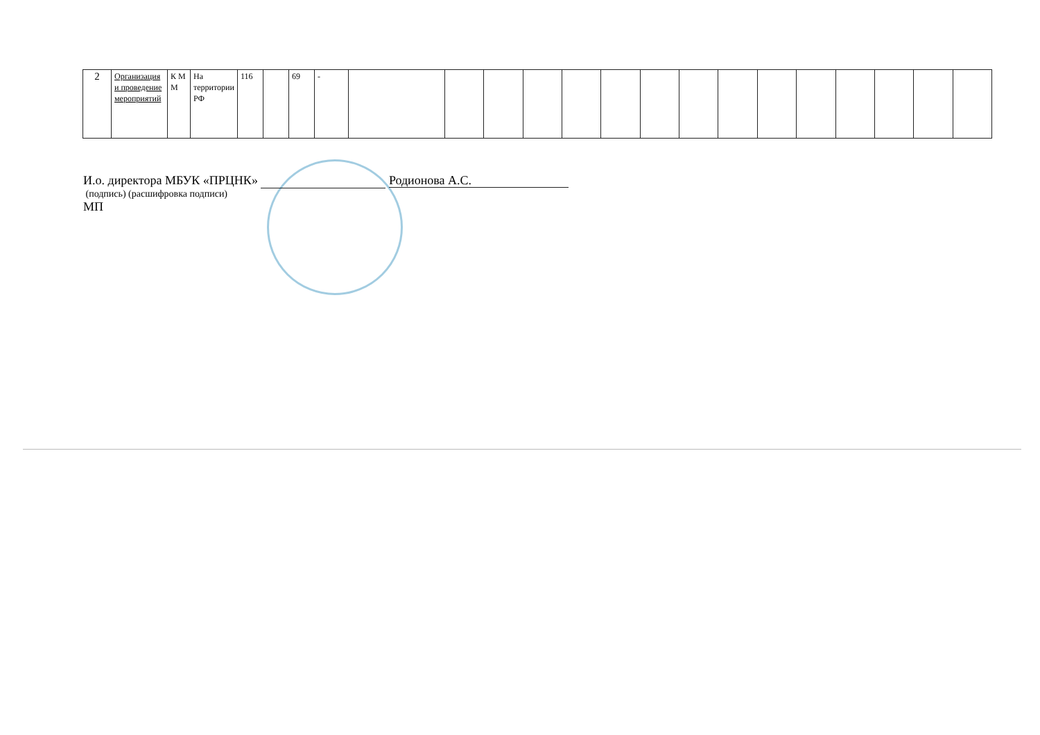| 2 | Организация и проведение мероприятий | К М М | На территории РФ | 116 | | 69 | - | | | | | | | | | | | | | | | |
И.о. директора МБУК «ПРЦНК» Родионова А.С.
(подпись) (расшифровка подписи)
МП